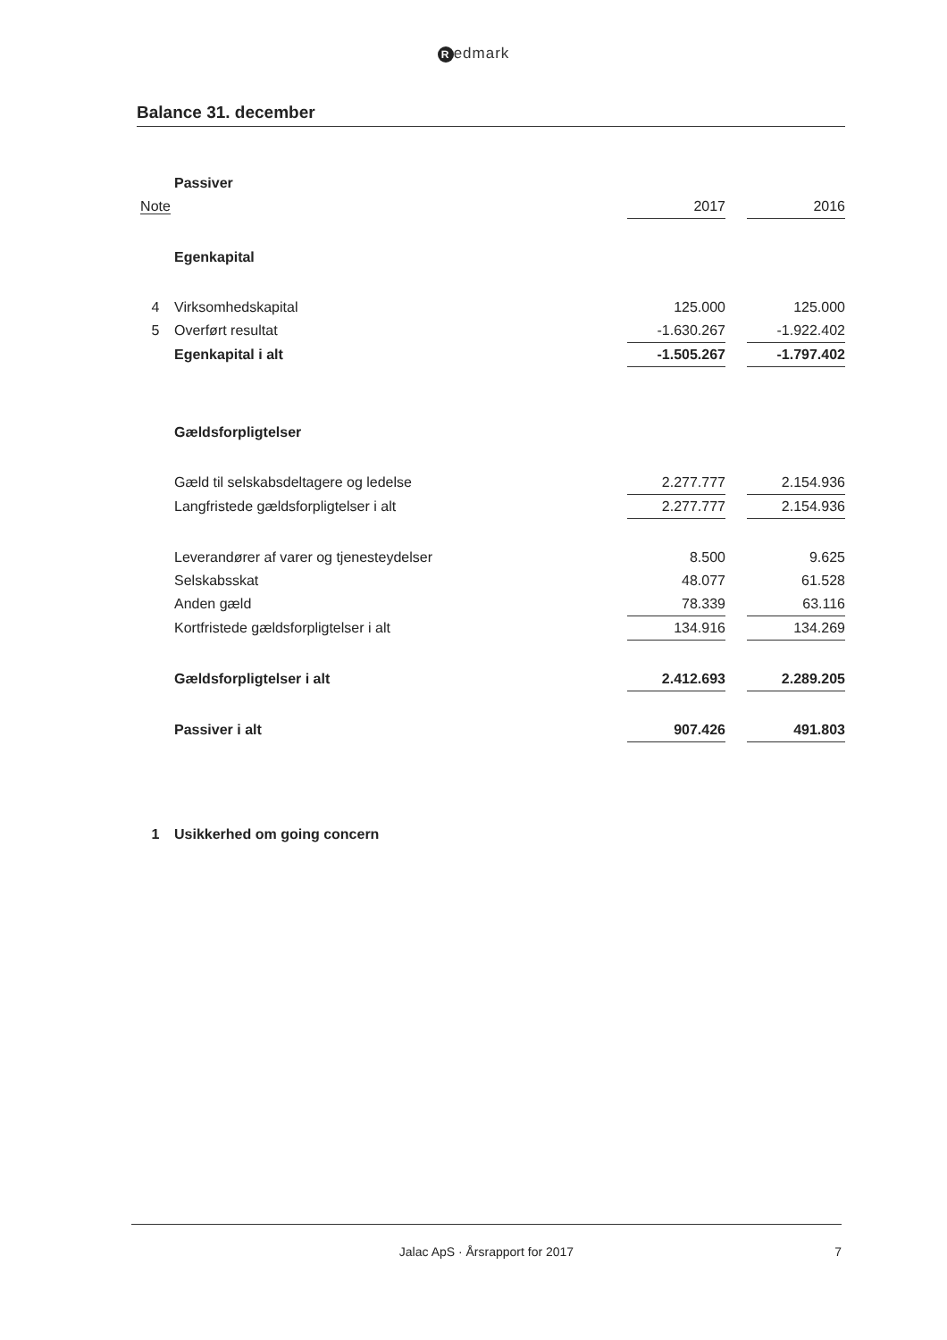Redmark
Balance 31. december
| | Passiver | | | |
| Note | | 2017 | | 2016 |
| | Egenkapital | | | |
| 4 | Virksomhedskapital | 125.000 | | 125.000 |
| 5 | Overført resultat | -1.630.267 | | -1.922.402 |
| | Egenkapital i alt | -1.505.267 | | -1.797.402 |
| | Gældsforpligtelser | | | |
| | Gæld til selskabsdeltagere og ledelse | 2.277.777 | | 2.154.936 |
| | Langfristede gældsforpligtelser i alt | 2.277.777 | | 2.154.936 |
| | Leverandører af varer og tjenesteydelser | 8.500 | | 9.625 |
| | Selskabsskat | 48.077 | | 61.528 |
| | Anden gæld | 78.339 | | 63.116 |
| | Kortfristede gældsforpligtelser i alt | 134.916 | | 134.269 |
| | Gældsforpligtelser i alt | 2.412.693 | | 2.289.205 |
| | Passiver i alt | 907.426 | | 491.803 |
| 1 | Usikkerhed om going concern | | | |
Jalac ApS · Årsrapport for 2017 7